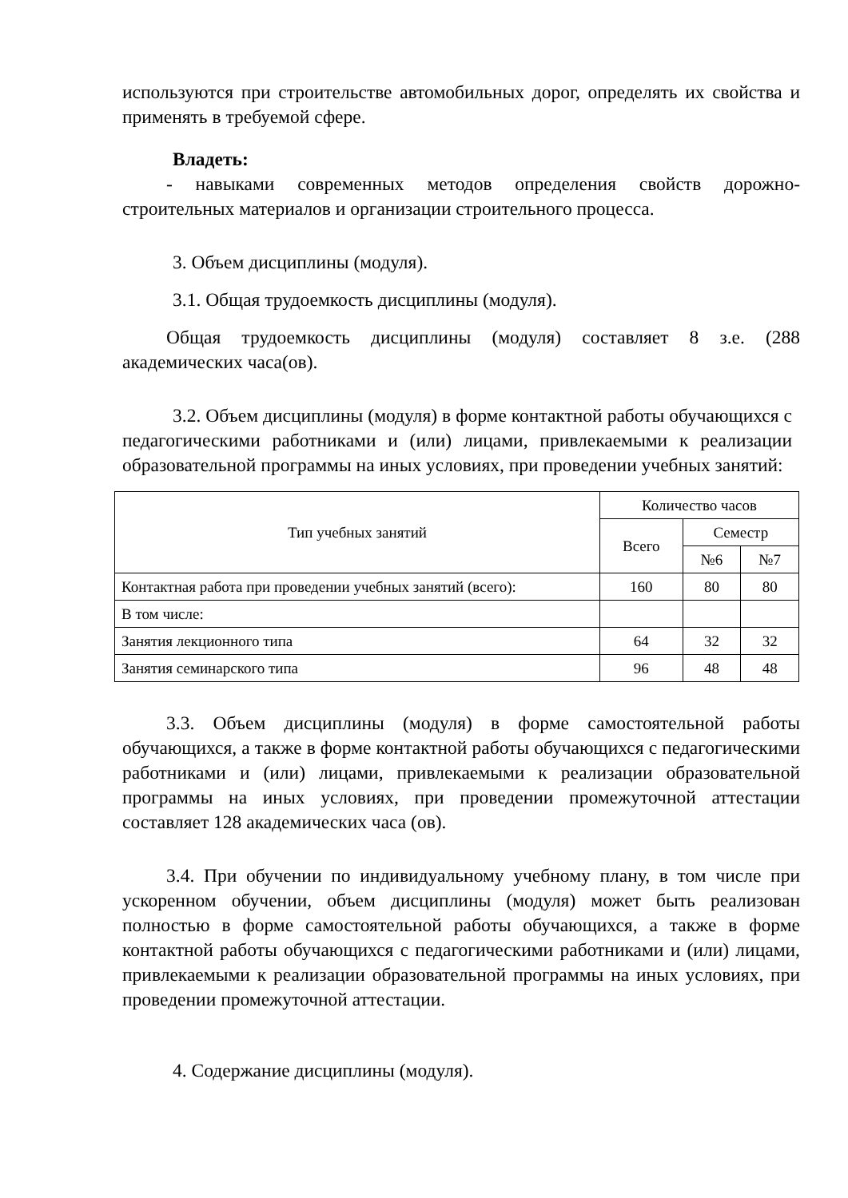используются при строительстве автомобильных дорог, определять их свойства и применять в требуемой сфере.
Владеть:
- навыками современных методов определения свойств дорожно-строительных материалов и организации строительного процесса.
3. Объем дисциплины (модуля).
3.1. Общая трудоемкость дисциплины (модуля).
Общая трудоемкость дисциплины (модуля) составляет 8 з.е. (288 академических часа(ов).
3.2. Объем дисциплины (модуля) в форме контактной работы обучающихся с педагогическими работниками и (или) лицами, привлекаемыми к реализации образовательной программы на иных условиях, при проведении учебных занятий:
| Тип учебных занятий | Количество часов | | |
| --- | --- | --- | --- |
| | Всего | Семестр | |
| | | №6 | №7 |
| Контактная работа при проведении учебных занятий (всего): | 160 | 80 | 80 |
| В том числе: | | | |
| Занятия лекционного типа | 64 | 32 | 32 |
| Занятия семинарского типа | 96 | 48 | 48 |
3.3. Объем дисциплины (модуля) в форме самостоятельной работы обучающихся, а также в форме контактной работы обучающихся с педагогическими работниками и (или) лицами, привлекаемыми к реализации образовательной программы на иных условиях, при проведении промежуточной аттестации составляет 128 академических часа (ов).
3.4. При обучении по индивидуальному учебному плану, в том числе при ускоренном обучении, объем дисциплины (модуля) может быть реализован полностью в форме самостоятельной работы обучающихся, а также в форме контактной работы обучающихся с педагогическими работниками и (или) лицами, привлекаемыми к реализации образовательной программы на иных условиях, при проведении промежуточной аттестации.
4. Содержание дисциплины (модуля).